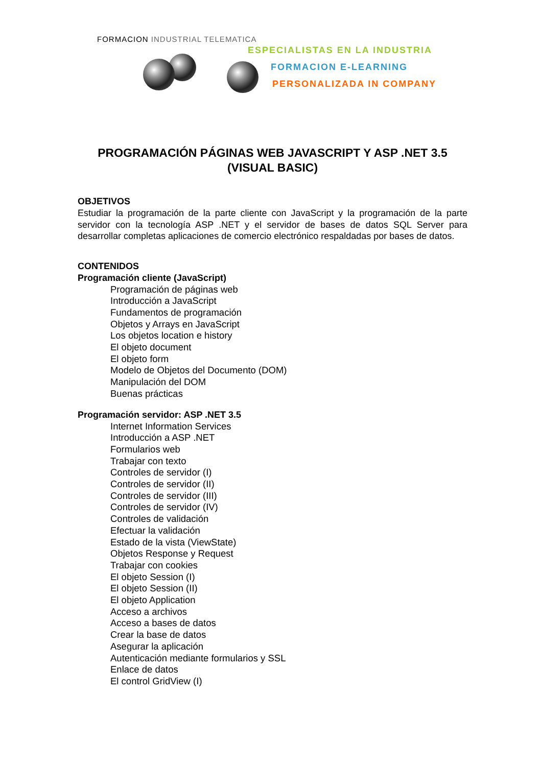FORMACION INDUSTRIAL TELEMATICA
ESPECIALISTAS EN LA INDUSTRIA
FORMACION E-LEARNING
PERSONALIZADA IN COMPANY
PROGRAMACIÓN PÁGINAS WEB JAVASCRIPT Y ASP .NET 3.5 (VISUAL BASIC)
OBJETIVOS
Estudiar la programación de la parte cliente con JavaScript y la programación de la parte servidor con la tecnología ASP .NET y el servidor de bases de datos SQL Server para desarrollar completas aplicaciones de comercio electrónico respaldadas por bases de datos.
CONTENIDOS
Programación cliente (JavaScript)
Programación de páginas web
Introducción a JavaScript
Fundamentos de programación
Objetos y Arrays en JavaScript
Los objetos location e history
El objeto document
El objeto form
Modelo de Objetos del Documento (DOM)
Manipulación del DOM
Buenas prácticas
Programación servidor: ASP .NET 3.5
Internet Information Services
Introducción a ASP .NET
Formularios web
Trabajar con texto
Controles de servidor (I)
Controles de servidor (II)
Controles de servidor (III)
Controles de servidor (IV)
Controles de validación
Efectuar la validación
Estado de la vista (ViewState)
Objetos Response y Request
Trabajar con cookies
El objeto Session (I)
El objeto Session (II)
El objeto Application
Acceso a archivos
Acceso a bases de datos
Crear la base de datos
Asegurar la aplicación
Autenticación mediante formularios y SSL
Enlace de datos
El control GridView (I)